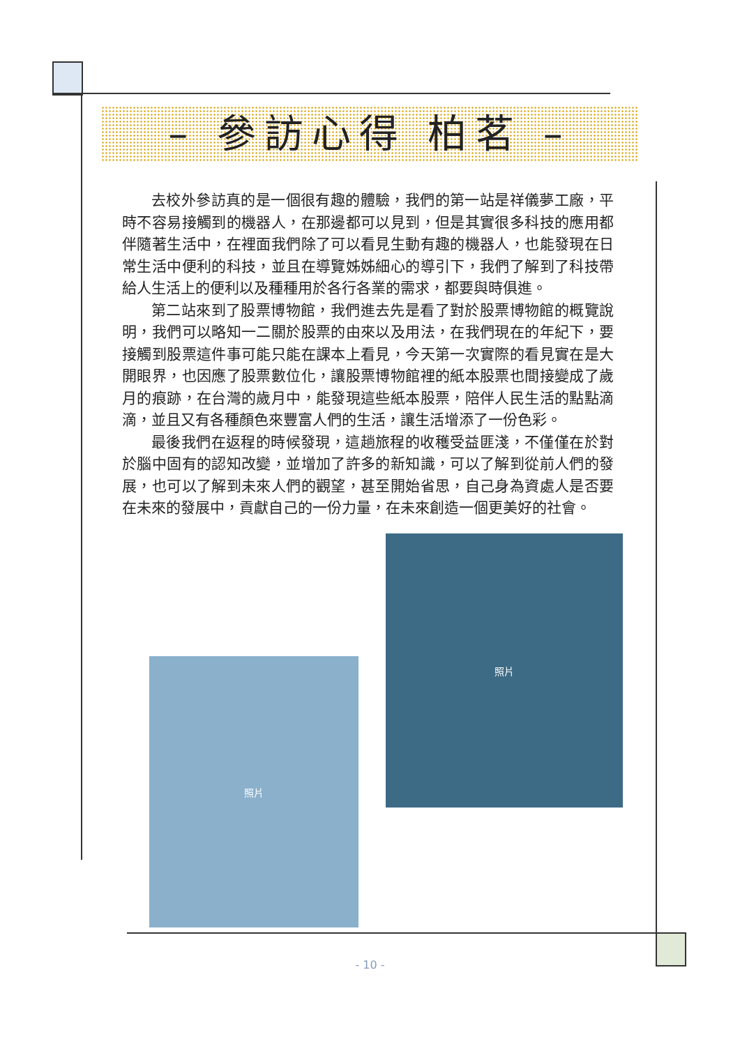– 參訪心得 柏茗 –
去校外參訪真的是一個很有趣的體驗，我們的第一站是祥儀夢工廠，平時不容易接觸到的機器人，在那邊都可以見到，但是其實很多科技的應用都伴隨著生活中，在裡面我們除了可以看見生動有趣的機器人，也能發現在日常生活中便利的科技，並且在導覽姊姊細心的導引下，我們了解到了科技帶給人生活上的便利以及種種用於各行各業的需求，都要與時俱進。
第二站來到了股票博物館，我們進去先是看了對於股票博物館的概覽說明，我們可以略知一二關於股票的由來以及用法，在我們現在的年紀下，要接觸到股票這件事可能只能在課本上看見，今天第一次實際的看見實在是大開眼界，也因應了股票數位化，讓股票博物館裡的紙本股票也間接變成了歲月的痕跡，在台灣的歲月中，能發現這些紙本股票，陪伴人民生活的點點滴滴，並且又有各種顏色來豐富人們的生活，讓生活增添了一份色彩。
最後我們在返程的時候發現，這趟旅程的收穫受益匪淺，不僅僅在於對於腦中固有的認知改變，並增加了許多的新知識，可以了解到從前人們的發展，也可以了解到未來人們的觀望，甚至開始省思，自己身為資處人是否要在未來的發展中，貢獻自己的一份力量，在未來創造一個更美好的社會。
照片
照片
- 10 -